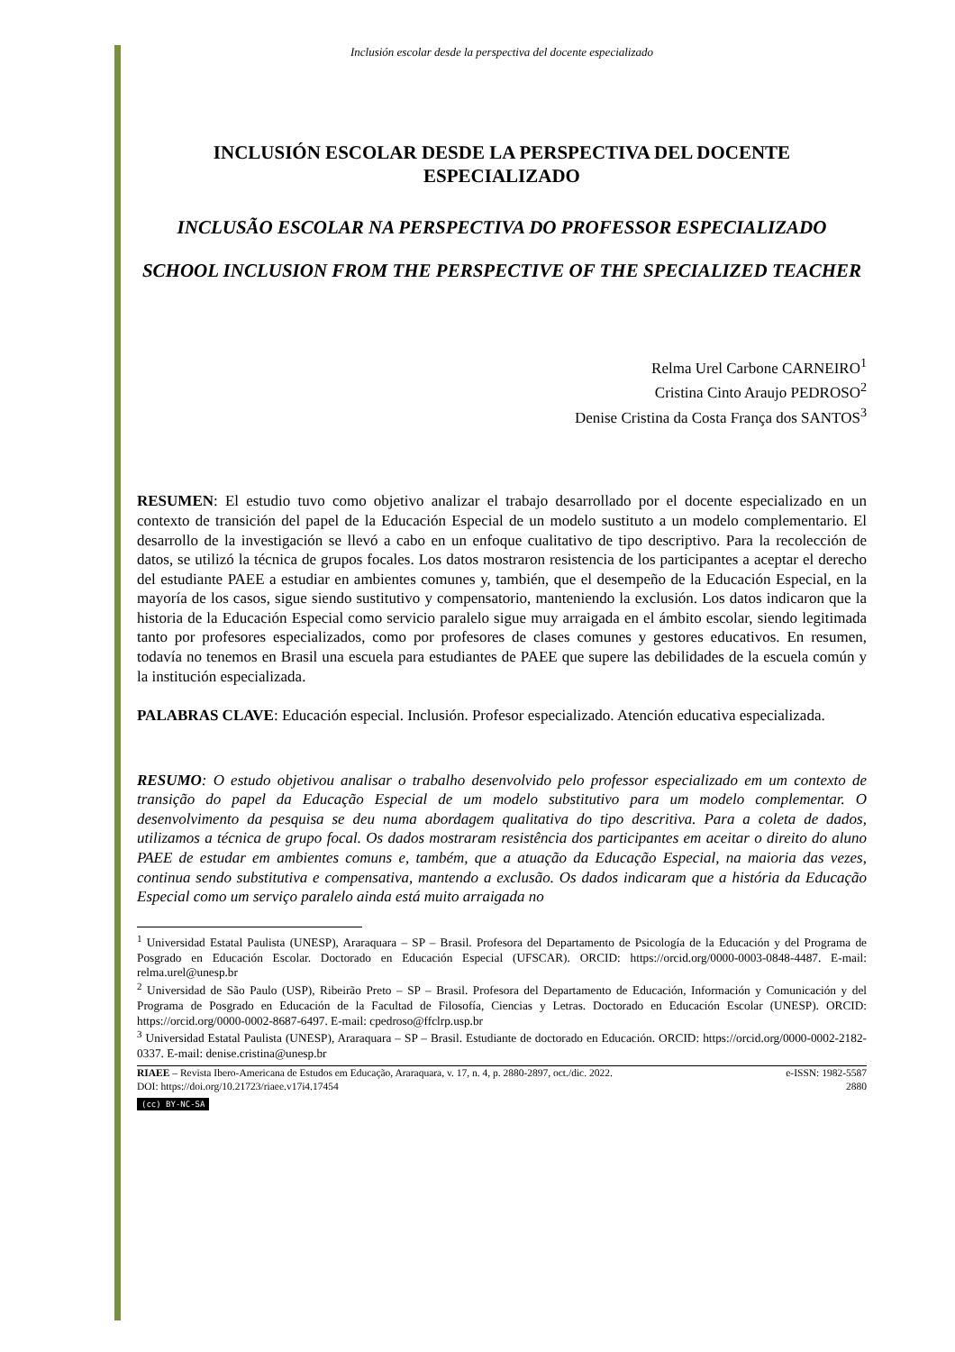Inclusión escolar desde la perspectiva del docente especializado
INCLUSIÓN ESCOLAR DESDE LA PERSPECTIVA DEL DOCENTE ESPECIALIZADO
INCLUSÃO ESCOLAR NA PERSPECTIVA DO PROFESSOR ESPECIALIZADO
SCHOOL INCLUSION FROM THE PERSPECTIVE OF THE SPECIALIZED TEACHER
Relma Urel Carbone CARNEIRO<sup>1</sup>
Cristina Cinto Araujo PEDROSO<sup>2</sup>
Denise Cristina da Costa França dos SANTOS<sup>3</sup>
RESUMEN: El estudio tuvo como objetivo analizar el trabajo desarrollado por el docente especializado en un contexto de transición del papel de la Educación Especial de un modelo sustituto a un modelo complementario. El desarrollo de la investigación se llevó a cabo en un enfoque cualitativo de tipo descriptivo. Para la recolección de datos, se utilizó la técnica de grupos focales. Los datos mostraron resistencia de los participantes a aceptar el derecho del estudiante PAEE a estudiar en ambientes comunes y, también, que el desempeño de la Educación Especial, en la mayoría de los casos, sigue siendo sustitutivo y compensatorio, manteniendo la exclusión. Los datos indicaron que la historia de la Educación Especial como servicio paralelo sigue muy arraigada en el ámbito escolar, siendo legitimada tanto por profesores especializados, como por profesores de clases comunes y gestores educativos. En resumen, todavía no tenemos en Brasil una escuela para estudiantes de PAEE que supere las debilidades de la escuela común y la institución especializada.
PALABRAS CLAVE: Educación especial. Inclusión. Profesor especializado. Atención educativa especializada.
RESUMO: O estudo objetivou analisar o trabalho desenvolvido pelo professor especializado em um contexto de transição do papel da Educação Especial de um modelo substitutivo para um modelo complementar. O desenvolvimento da pesquisa se deu numa abordagem qualitativa do tipo descritiva. Para a coleta de dados, utilizamos a técnica de grupo focal. Os dados mostraram resistência dos participantes em aceitar o direito do aluno PAEE de estudar em ambientes comuns e, também, que a atuação da Educação Especial, na maioria das vezes, continua sendo substitutiva e compensativa, mantendo a exclusão. Os dados indicaram que a história da Educação Especial como um serviço paralelo ainda está muito arraigada no
<sup>1</sup> Universidad Estatal Paulista (UNESP), Araraquara – SP – Brasil. Profesora del Departamento de Psicología de la Educación y del Programa de Posgrado en Educación Escolar. Doctorado en Educación Especial (UFSCAR). ORCID: https://orcid.org/0000-0003-0848-4487. E-mail: relma.urel@unesp.br
<sup>2</sup> Universidad de São Paulo (USP), Ribeirão Preto – SP – Brasil. Profesora del Departamento de Educación, Información y Comunicación y del Programa de Posgrado en Educación de la Facultad de Filosofía, Ciencias y Letras. Doctorado en Educación Escolar (UNESP). ORCID: https://orcid.org/0000-0002-8687-6497. E-mail: cpedroso@ffclrp.usp.br
<sup>3</sup> Universidad Estatal Paulista (UNESP), Araraquara – SP – Brasil. Estudiante de doctorado en Educación. ORCID: https://orcid.org/0000-0002-2182-0337. E-mail: denise.cristina@unesp.br
RIAEE – Revista Ibero-Americana de Estudos em Educação, Araraquara, v. 17, n. 4, p. 2880-2897, oct./dic. 2022.
DOI: https://doi.org/10.21723/riaee.v17i4.17454
e-ISSN: 1982-5587
2880
(cc) BY-NC-SA